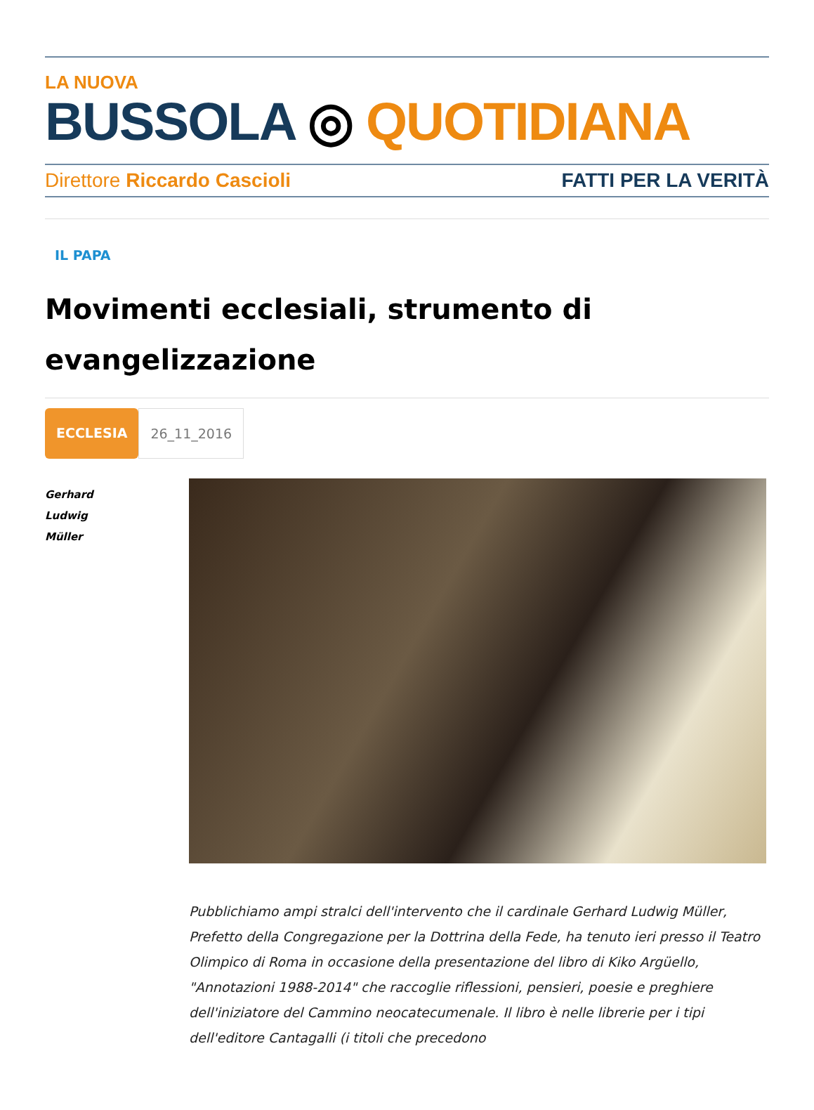LA NUOVA
BUSSOLA ◎ QUOTIDIANA
Direttore Riccardo Cascioli FATTI PER LA VERITÀ
IL PAPA
Movimenti ecclesiali, strumento di evangelizzazione
ECCLESIA 26_11_2016
Gerhard
Ludwig
Müller
Pubblichiamo ampi stralci dell'intervento che il cardinale Gerhard Ludwig Müller, Prefetto della Congregazione per la Dottrina della Fede, ha tenuto ieri presso il Teatro Olimpico di Roma in occasione della presentazione del libro di Kiko Argüello, "Annotazioni 1988-2014" che raccoglie riflessioni, pensieri, poesie e preghiere dell'iniziatore del Cammino neocatecumenale. Il libro è nelle librerie per i tipi dell'editore Cantagalli (i titoli che precedono